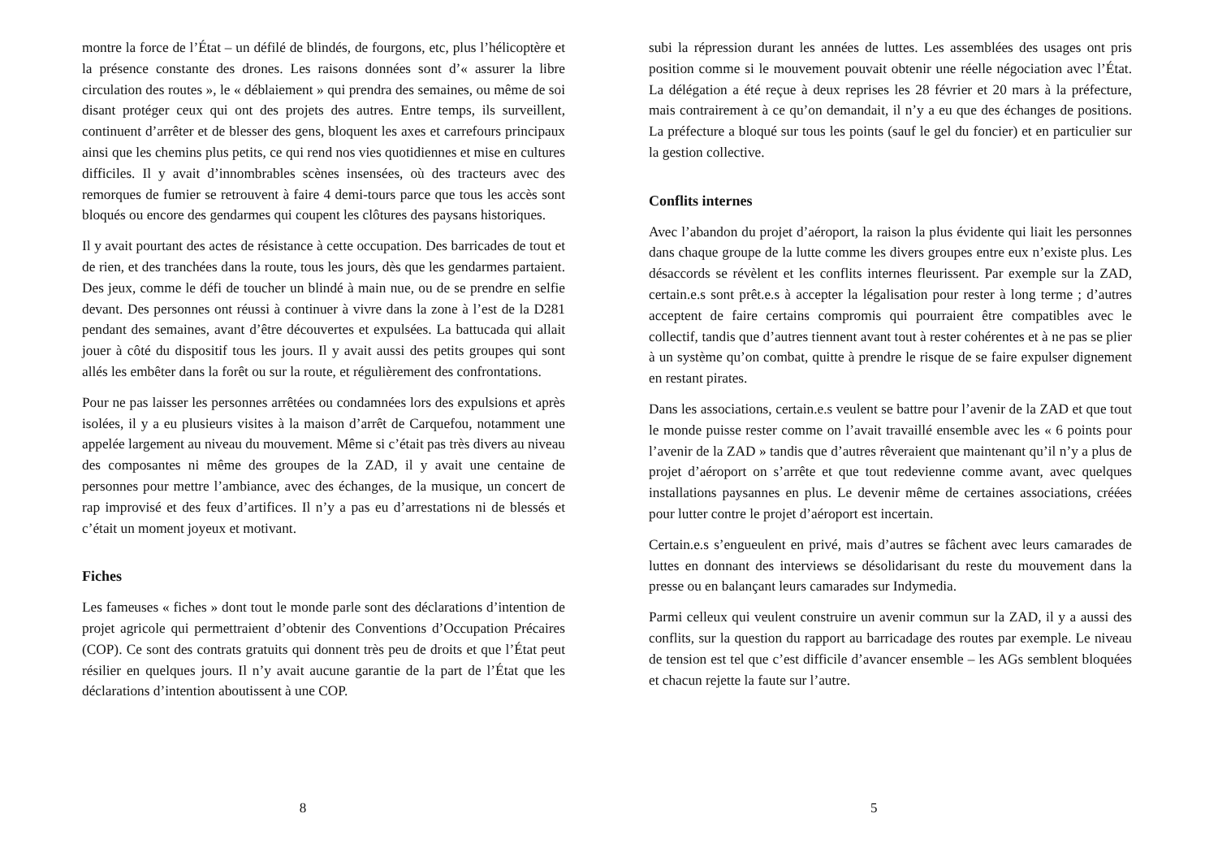montre la force de l’État – un défilé de blindés, de fourgons, etc, plus l’hélicoptère et la présence constante des drones. Les raisons données sont d’« assurer la libre circulation des routes », le « déblaiement » qui prendra des semaines, ou même de soi disant protéger ceux qui ont des projets des autres. Entre temps, ils surveillent, continuent d’arrêter et de blesser des gens, bloquent les axes et carrefours principaux ainsi que les chemins plus petits, ce qui rend nos vies quotidiennes et mise en cultures difficiles. Il y avait d’innombrables scènes insensées, où des tracteurs avec des remorques de fumier se retrouvent à faire 4 demi-tours parce que tous les accès sont bloqués ou encore des gendarmes qui coupent les clôtures des paysans historiques.
Il y avait pourtant des actes de résistance à cette occupation. Des barricades de tout et de rien, et des tranchées dans la route, tous les jours, dès que les gendarmes partaient. Des jeux, comme le défi de toucher un blindé à main nue, ou de se prendre en selfie devant. Des personnes ont réussi à continuer à vivre dans la zone à l’est de la D281 pendant des semaines, avant d’être découvertes et expulsées. La battucada qui allait jouer à côté du dispositif tous les jours. Il y avait aussi des petits groupes qui sont allés les embêter dans la forêt ou sur la route, et régulièrement des confrontations.
Pour ne pas laisser les personnes arrêtées ou condamnées lors des expulsions et après isolées, il y a eu plusieurs visites à la maison d’arrêt de Carquefou, notamment une appelée largement au niveau du mouvement. Même si c’était pas très divers au niveau des composantes ni même des groupes de la ZAD, il y avait une centaine de personnes pour mettre l’ambiance, avec des échanges, de la musique, un concert de rap improvisé et des feux d’artifices. Il n’y a pas eu d’arrestations ni de blessés et c’était un moment joyeux et motivant.
Fiches
Les fameuses « fiches » dont tout le monde parle sont des déclarations d’intention de projet agricole qui permettraient d’obtenir des Conventions d’Occupation Précaires (COP). Ce sont des contrats gratuits qui donnent très peu de droits et que l’État peut résilier en quelques jours. Il n’y avait aucune garantie de la part de l’État que les déclarations d’intention aboutissent à une COP.
8
subi la répression durant les années de luttes. Les assemblées des usages ont pris position comme si le mouvement pouvait obtenir une réelle négociation avec l’État. La délégation a été reçue à deux reprises les 28 février et 20 mars à la préfecture, mais contrairement à ce qu’on demandait, il n’y a eu que des échanges de positions. La préfecture a bloqué sur tous les points (sauf le gel du foncier) et en particulier sur la gestion collective.
Conflits internes
Avec l’abandon du projet d’aéroport, la raison la plus évidente qui liait les personnes dans chaque groupe de la lutte comme les divers groupes entre eux n’existe plus. Les désaccords se révèlent et les conflits internes fleurissent. Par exemple sur la ZAD, certain.e.s sont prêt.e.s à accepter la légalisation pour rester à long terme ; d’autres acceptent de faire certains compromis qui pourraient être compatibles avec le collectif, tandis que d’autres tiennent avant tout à rester cohérentes et à ne pas se plier à un système qu’on combat, quitte à prendre le risque de se faire expulser dignement en restant pirates.
Dans les associations, certain.e.s veulent se battre pour l’avenir de la ZAD et que tout le monde puisse rester comme on l’avait travaillé ensemble avec les « 6 points pour l’avenir de la ZAD » tandis que d’autres rêveraient que maintenant qu’il n’y a plus de projet d’aéroport on s’arrête et que tout redevienne comme avant, avec quelques installations paysannes en plus. Le devenir même de certaines associations, créées pour lutter contre le projet d’aéroport est incertain.
Certain.e.s s’engueulent en privé, mais d’autres se fâchent avec leurs camarades de luttes en donnant des interviews se désolidarisant du reste du mouvement dans la presse ou en balançant leurs camarades sur Indymedia.
Parmi celleux qui veulent construire un avenir commun sur la ZAD, il y a aussi des conflits, sur la question du rapport au barricadage des routes par exemple. Le niveau de tension est tel que c’est difficile d’avancer ensemble – les AGs semblent bloquées et chacun rejette la faute sur l’autre.
5